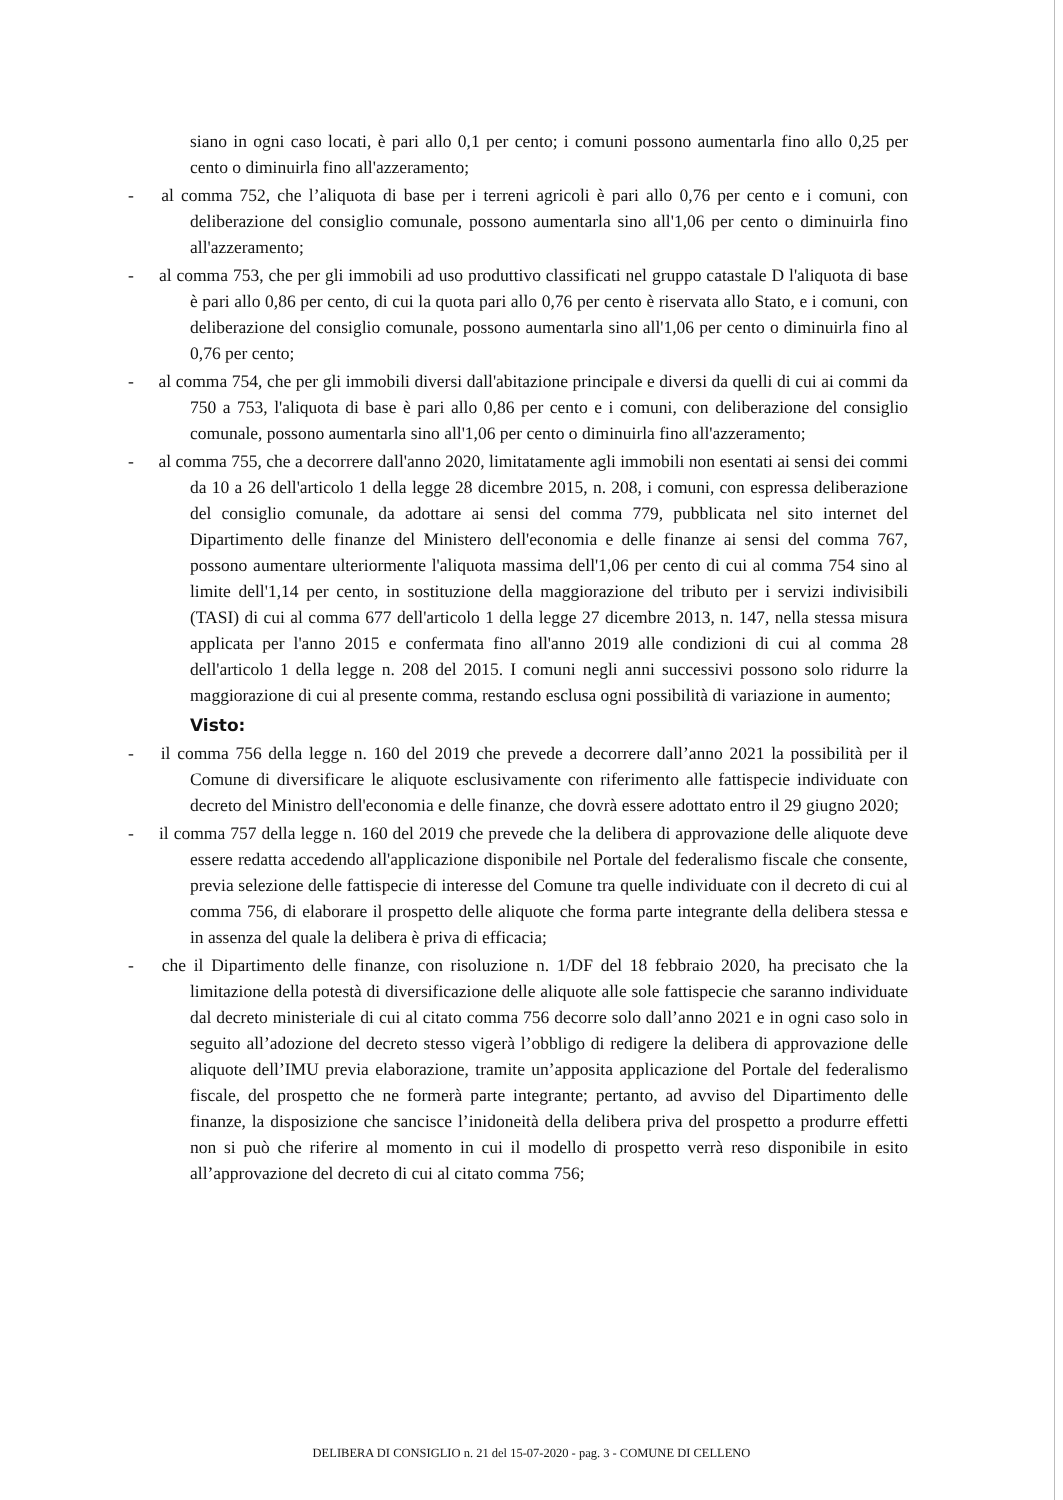siano in ogni caso locati, è pari allo 0,1 per cento; i comuni possono aumentarla fino allo 0,25 per cento o diminuirla fino all'azzeramento;
- al comma 752, che l’aliquota di base per i terreni agricoli è pari allo 0,76 per cento e i comuni, con deliberazione del consiglio comunale, possono aumentarla sino all'1,06 per cento o diminuirla fino all'azzeramento;
- al comma 753, che per gli immobili ad uso produttivo classificati nel gruppo catastale D l'aliquota di base è pari allo 0,86 per cento, di cui la quota pari allo 0,76 per cento è riservata allo Stato, e i comuni, con deliberazione del consiglio comunale, possono aumentarla sino all'1,06 per cento o diminuirla fino al 0,76 per cento;
- al comma 754, che per gli immobili diversi dall'abitazione principale e diversi da quelli di cui ai commi da 750 a 753, l'aliquota di base è pari allo 0,86 per cento e i comuni, con deliberazione del consiglio comunale, possono aumentarla sino all'1,06 per cento o diminuirla fino all'azzeramento;
- al comma 755, che a decorrere dall'anno 2020, limitatamente agli immobili non esentati ai sensi dei commi da 10 a 26 dell'articolo 1 della legge 28 dicembre 2015, n. 208, i comuni, con espressa deliberazione del consiglio comunale, da adottare ai sensi del comma 779, pubblicata nel sito internet del Dipartimento delle finanze del Ministero dell'economia e delle finanze ai sensi del comma 767, possono aumentare ulteriormente l'aliquota massima dell'1,06 per cento di cui al comma 754 sino al limite dell'1,14 per cento, in sostituzione della maggiorazione del tributo per i servizi indivisibili (TASI) di cui al comma 677 dell'articolo 1 della legge 27 dicembre 2013, n. 147, nella stessa misura applicata per l'anno 2015 e confermata fino all'anno 2019 alle condizioni di cui al comma 28 dell'articolo 1 della legge n. 208 del 2015. I comuni negli anni successivi possono solo ridurre la maggiorazione di cui al presente comma, restando esclusa ogni possibilità di variazione in aumento;
Visto:
- il comma 756 della legge n. 160 del 2019 che prevede a decorrere dall’anno 2021 la possibilità per il Comune di diversificare le aliquote esclusivamente con riferimento alle fattispecie individuate con decreto del Ministro dell'economia e delle finanze, che dovrà essere adottato entro il 29 giugno 2020;
- il comma 757 della legge n. 160 del 2019 che prevede che la delibera di approvazione delle aliquote deve essere redatta accedendo all'applicazione disponibile nel Portale del federalismo fiscale che consente, previa selezione delle fattispecie di interesse del Comune tra quelle individuate con il decreto di cui al comma 756, di elaborare il prospetto delle aliquote che forma parte integrante della delibera stessa e in assenza del quale la delibera è priva di efficacia;
- che il Dipartimento delle finanze, con risoluzione n. 1/DF del 18 febbraio 2020, ha precisato che la limitazione della potestà di diversificazione delle aliquote alle sole fattispecie che saranno individuate dal decreto ministeriale di cui al citato comma 756 decorre solo dall’anno 2021 e in ogni caso solo in seguito all’adozione del decreto stesso vigerà l’obbligo di redigere la delibera di approvazione delle aliquote dell’IMU previa elaborazione, tramite un’apposita applicazione del Portale del federalismo fiscale, del prospetto che ne formerà parte integrante; pertanto, ad avviso del Dipartimento delle finanze, la disposizione che sancisce l’inidoneità della delibera priva del prospetto a produrre effetti non si può che riferire al momento in cui il modello di prospetto verrà reso disponibile in esito all’approvazione del decreto di cui al citato comma 756;
DELIBERA DI CONSIGLIO n. 21 del 15-07-2020 - pag. 3 - COMUNE DI CELLENO